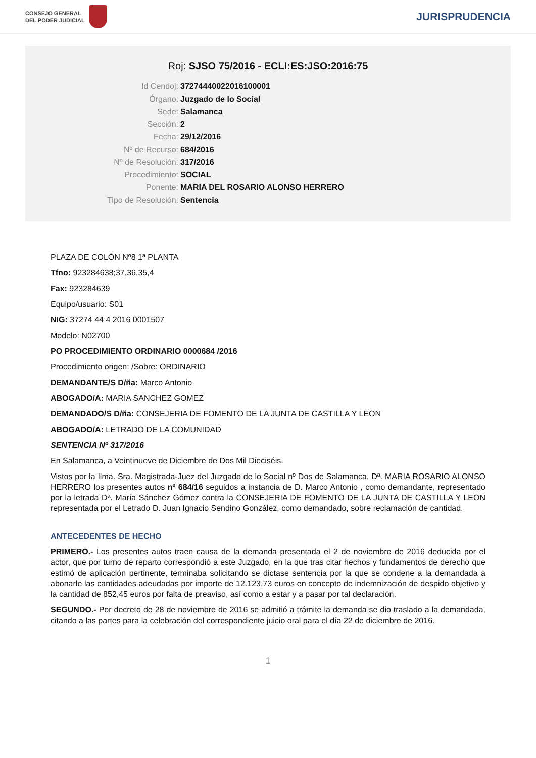CONSEJO GENERAL
DEL PODER JUDICIAL
JURISPRUDENCIA
Roj: SJSO 75/2016 - ECLI:ES:JSO:2016:75
Id Cendoj: 37274440022016100001
Órgano: Juzgado de lo Social
Sede: Salamanca
Sección: 2
Fecha: 29/12/2016
Nº de Recurso: 684/2016
Nº de Resolución: 317/2016
Procedimiento: SOCIAL
Ponente: MARIA DEL ROSARIO ALONSO HERRERO
Tipo de Resolución: Sentencia
PLAZA DE COLÓN Nº8 1ª PLANTA
Tfno: 923284638;37,36,35,4
Fax: 923284639
Equipo/usuario: S01
NIG: 37274 44 4 2016 0001507
Modelo: N02700
PO PROCEDIMIENTO ORDINARIO 0000684 /2016
Procedimiento origen: /Sobre: ORDINARIO
DEMANDANTE/S D/ña: Marco Antonio
ABOGADO/A: MARIA SANCHEZ GOMEZ
DEMANDADO/S D/ña: CONSEJERIA DE FOMENTO DE LA JUNTA DE CASTILLA Y LEON
ABOGADO/A: LETRADO DE LA COMUNIDAD
SENTENCIA Nº 317/2016
En Salamanca, a Veintinueve de Diciembre de Dos Mil Dieciséis.
Vistos por la Ilma. Sra. Magistrada-Juez del Juzgado de lo Social nº Dos de Salamanca, Dª. MARIA ROSARIO ALONSO HERRERO los presentes autos nº 684/16 seguidos a instancia de D. Marco Antonio , como demandante, representado por la letrada Dª. María Sánchez Gómez contra la CONSEJERIA DE FOMENTO DE LA JUNTA DE CASTILLA Y LEON representada por el Letrado D. Juan Ignacio Sendino González, como demandado, sobre reclamación de cantidad.
ANTECEDENTES DE HECHO
PRIMERO.- Los presentes autos traen causa de la demanda presentada el 2 de noviembre de 2016 deducida por el actor, que por turno de reparto correspondió a este Juzgado, en la que tras citar hechos y fundamentos de derecho que estimó de aplicación pertinente, terminaba solicitando se dictase sentencia por la que se condene a la demandada a abonarle las cantidades adeudadas por importe de 12.123,73 euros en concepto de indemnización de despido objetivo y la cantidad de 852,45 euros por falta de preaviso, así como a estar y a pasar por tal declaración.
SEGUNDO.- Por decreto de 28 de noviembre de 2016 se admitió a trámite la demanda se dio traslado a la demandada, citando a las partes para la celebración del correspondiente juicio oral para el día 22 de diciembre de 2016.
1